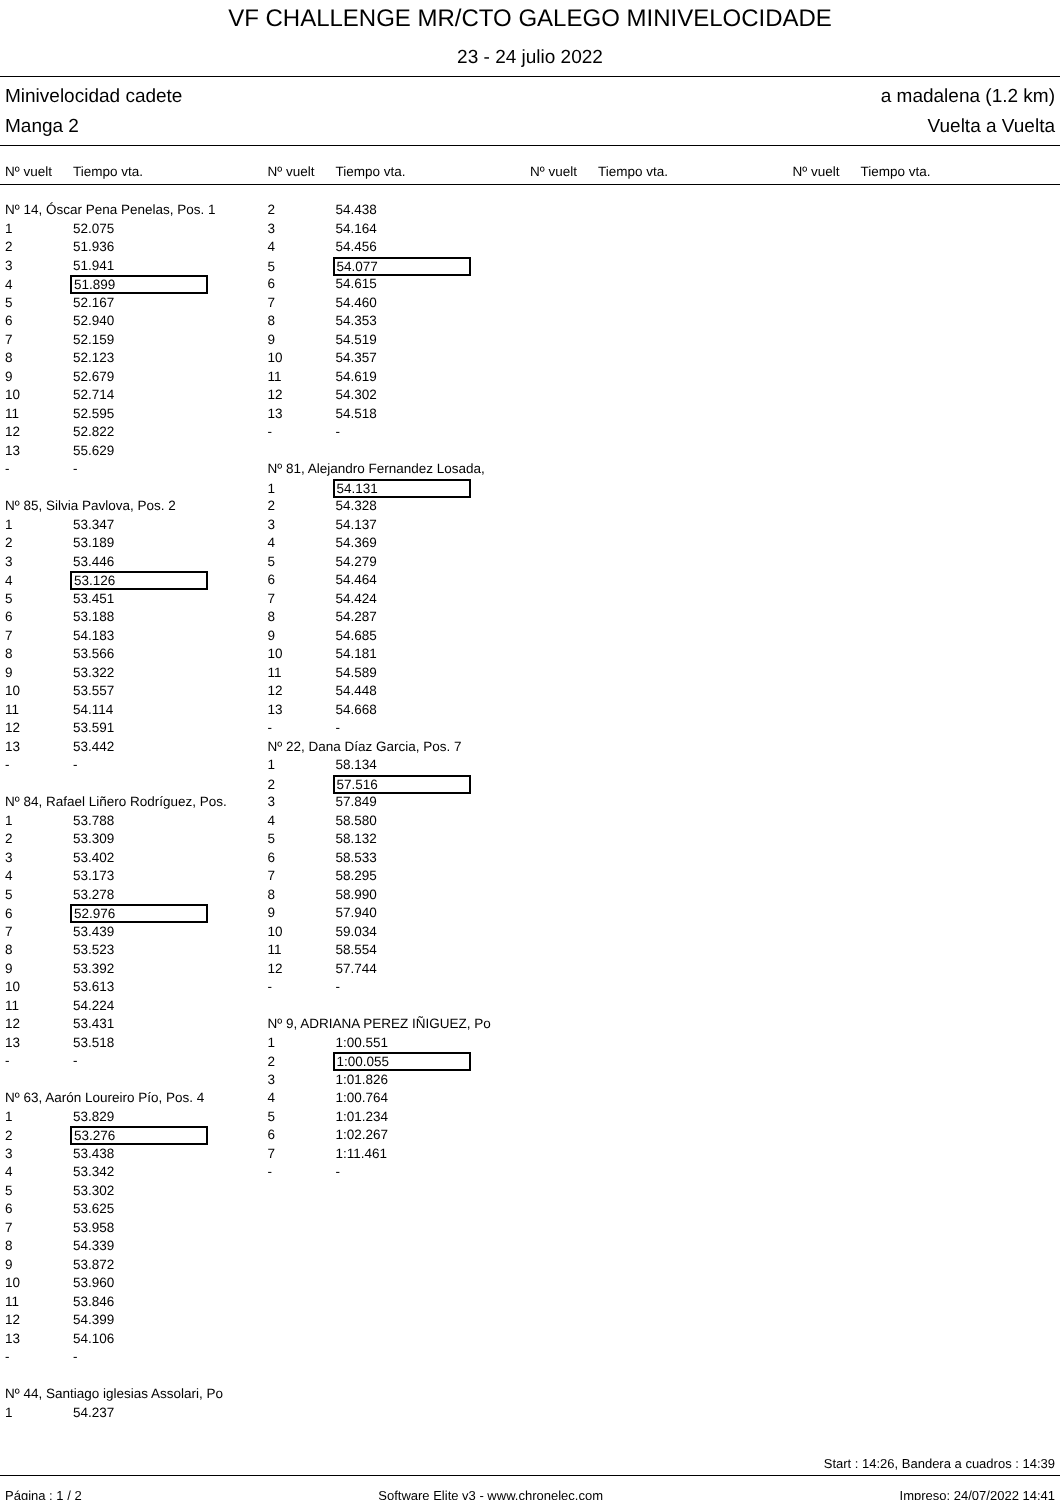VF CHALLENGE MR/CTO GALEGO MINIVELOCIDADE
23 - 24 julio 2022
Minivelocidad cadete a madalena (1.2 km)
Manga 2 Vuelta a Vuelta
Nº vuelt Tiempo vta. Nº vuelt Tiempo vta. Nº vuelt Tiempo vta. Nº vuelt Tiempo vta.
Nº 14, Óscar Pena Penelas, Pos. 1
1 52.075
2 51.936
3 51.941
4 51.899
5 52.167
6 52.940
7 52.159
8 52.123
9 52.679
10 52.714
11 52.595
12 52.822
13 55.629
- -
Nº 85, Silvia Pavlova, Pos. 2
1 53.347
2 53.189
3 53.446
4 53.126
5 53.451
6 53.188
7 54.183
8 53.566
9 53.322
10 53.557
11 54.114
12 53.591
13 53.442
- -
Nº 84, Rafael Liñero Rodríguez, Pos.
1 53.788
2 53.309
3 53.402
4 53.173
5 53.278
6 52.976
7 53.439
8 53.523
9 53.392
10 53.613
11 54.224
12 53.431
13 53.518
- -
Nº 63, Aarón Loureiro Pío, Pos. 4
1 53.829
2 53.276
3 53.438
4 53.342
5 53.302
6 53.625
7 53.958
8 54.339
9 53.872
10 53.960
11 53.846
12 54.399
13 54.106
- -
Nº 44, Santiago iglesias Assolari, Po
1 54.237
2 54.438
3 54.164
4 54.456
5 54.077
6 54.615
7 54.460
8 54.353
9 54.519
10 54.357
11 54.619
12 54.302
13 54.518
- -
Nº 81, Alejandro Fernandez Losada,
1 54.131
2 54.328
3 54.137
4 54.369
5 54.279
6 54.464
7 54.424
8 54.287
9 54.685
10 54.181
11 54.589
12 54.448
13 54.668
- -
Nº 22, Dana Díaz Garcia, Pos. 7
1 58.134
2 57.516
3 57.849
4 58.580
5 58.132
6 58.533
7 58.295
8 58.990
9 57.940
10 59.034
11 58.554
12 57.744
- -
Nº 9, ADRIANA PEREZ IÑIGUEZ, Po
1 1:00.551
2 1:00.055
3 1:01.826
4 1:00.764
5 1:01.234
6 1:02.267
7 1:11.461
- -
Start : 14:26, Bandera a cuadros : 14:39
Página : 1 / 2 Software Elite v3 - www.chronelec.com Impreso: 24/07/2022 14:41